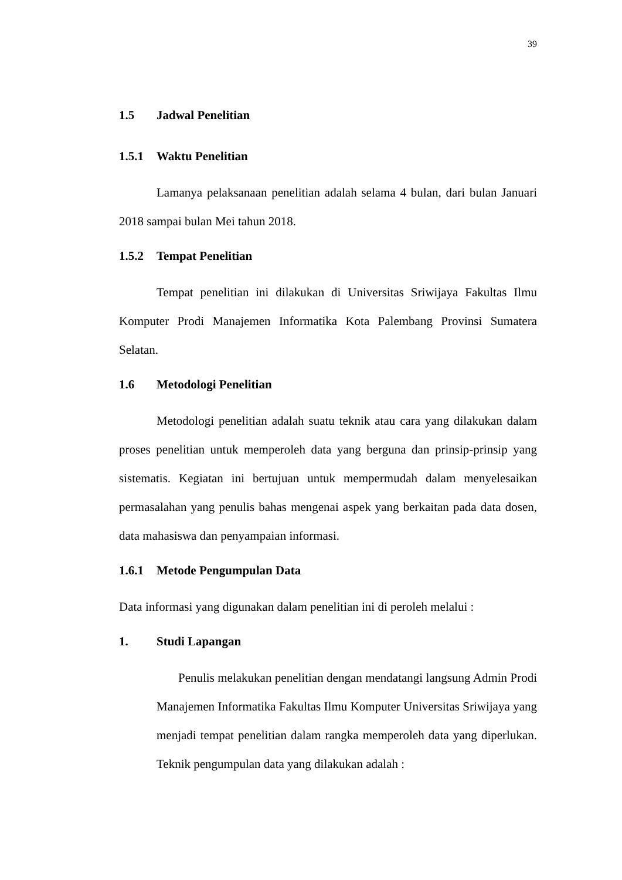39
1.5 Jadwal Penelitian
1.5.1 Waktu Penelitian
Lamanya pelaksanaan penelitian adalah selama 4 bulan, dari bulan Januari 2018 sampai bulan Mei tahun 2018.
1.5.2 Tempat Penelitian
Tempat penelitian ini dilakukan di Universitas Sriwijaya Fakultas Ilmu Komputer Prodi Manajemen Informatika Kota Palembang Provinsi Sumatera Selatan.
1.6 Metodologi Penelitian
Metodologi penelitian adalah suatu teknik atau cara yang dilakukan dalam proses penelitian untuk memperoleh data yang berguna dan prinsip-prinsip yang sistematis. Kegiatan ini bertujuan untuk mempermudah dalam menyelesaikan permasalahan yang penulis bahas mengenai aspek yang berkaitan pada data dosen, data mahasiswa dan penyampaian informasi.
1.6.1 Metode Pengumpulan Data
Data informasi yang digunakan dalam penelitian ini di peroleh melalui :
1. Studi Lapangan
Penulis melakukan penelitian dengan mendatangi langsung Admin Prodi Manajemen Informatika Fakultas Ilmu Komputer Universitas Sriwijaya yang menjadi tempat penelitian dalam rangka memperoleh data yang diperlukan. Teknik pengumpulan data yang dilakukan adalah :